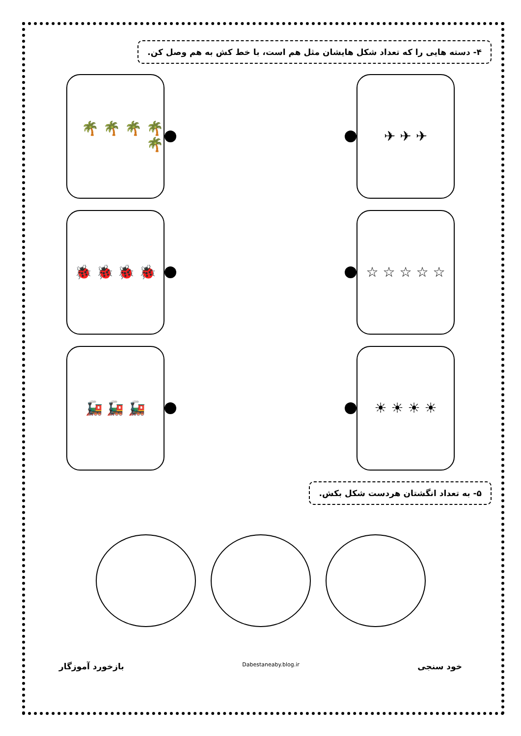۴- دسته هایی را که تعداد شکل هایشان مثل هم است، با خط کش به هم وصل کن.
✈ ✈ ✈
🌴 🌴 🌴 🌴 🌴
☆ ☆ ☆ ☆ ☆ 🐞 🐞 🐞 🐞
☀ ☀ ☀ ☀ 🚂 🚂 🚂
۵- به تعداد انگشتان هردست شکل بکش.
خود سنجی
Dabestaneaby.blog.ir
بازخورد آموزگار